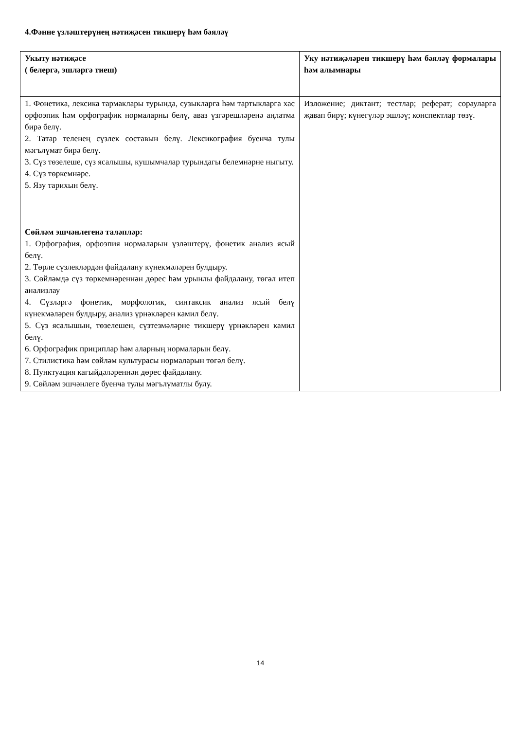4.Фәнне үзләштерүнең нәтиҗәсен тикшерү һәм бәяләү
| Укыту нәтиҗәсе ( белергә, эшләргә тиеш) | Уку нәтиҗәләрен тикшерү һәм бәяләү формалары һәм алымнары |
| 1. Фонетика, лексика тармаклары турында, сузыкларга һәм тартыкларга хас орфоэпик һәм орфографик нормаларны белү, аваз үзгәрешләренә аңлатма бирә белү. 2. Татар теленең сүзлек составын белү. Лексикография буенча тулы мәгълүмат бирә белү. 3. Сүз төзелеше, сүз ясалышы, кушымчалар турындагы белемнәрне ныгыту. 4. Сүз төркемнәре. 5. Язу тарихын белү. Сөйләм эшчәнлегенә таләпләр: 1. Орфография, орфоэпия нормаларын үзләштерү, фонетик анализ ясый белү. 2. Төрле сүзлекләрдән файдалану күнекмәләрен булдыру. 3. Сөйләмдә сүз төркемнәреннән дөрес һәм урынлы файдалану, төгәл итеп анализлау 4. Сүзләргә фонетик, морфологик, синтаксик анализ ясый белү күнекмәләрен булдыру, анализ үрнәкләрен камил белү. 5. Сүз ясалышын, төзелешен, сүзтезмәләрне тикшерү үрнәкләрен камил белү. 6. Орфографик прициплар һәм аларның нормаларын белү. 7. Стилистика һәм сөйләм культурасы нормаларын төгәл белү. 8. Пунктуация кагыйдәләреннән дөрес файдалану. 9. Сөйләм эшчәнлеге буенча тулы мәгълүматлы булу. | Изложение; диктант; тестлар; реферат; сорауларга җавап бирү; күнегүләр эшләү; конспектлар төзү. |
14